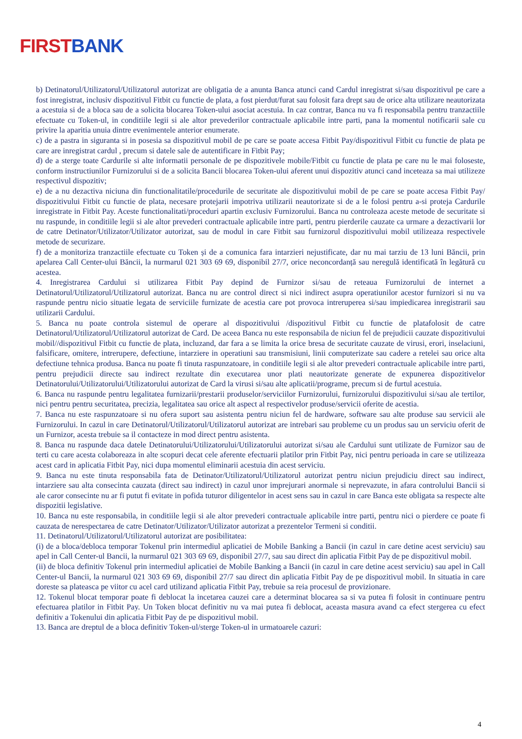FIRST BANK
b) Detinatorul/Utilizatorul/Utilizatorul autorizat are obligatia de a anunta Banca atunci cand Cardul inregistrat si/sau dispozitivul pe care a fost inregistrat, inclusiv dispozitivul Fitbit cu functie de plata, a fost pierdut/furat sau folosit fara drept sau de orice alta utilizare neautorizata a acestuia si de a bloca sau de a solicita blocarea Token-ului asociat acestuia. In caz contrar, Banca nu va fi responsabila pentru tranzactiile efectuate cu Token-ul, in conditiile legii si ale altor prevederilor contractuale aplicabile intre parti, pana la momentul notificarii sale cu privire la aparitia unuia dintre evenimentele anterior enumerate.
c) de a pastra in siguranta si in posesia sa dispozitivul mobil de pe care se poate accesa Fitbit Pay/dispozitivul Fitbit cu functie de plata pe care are inregistrat cardul , precum si datele sale de autentificare in Fitbit Pay;
d) de a sterge toate Cardurile si alte informatii personale de pe dispozitivele mobile/Fitbit cu functie de plata pe care nu le mai foloseste, conform instructiunilor Furnizorului si de a solicita Bancii blocarea Token-ului aferent unui dispozitiv atunci cand inceteaza sa mai utilizeze respectivul dispozitiv;
e) de a nu dezactiva niciuna din functionalitatile/procedurile de securitate ale dispozitivului mobil de pe care se poate accesa Fitbit Pay/ dispozitivului Fitbit cu functie de plata, necesare protejarii impotriva utilizarii neautorizate si de a le folosi pentru a-si proteja Cardurile inregistrate in Fitbit Pay. Aceste functionalitati/proceduri apartin exclusiv Furnizorului. Banca nu controleaza aceste metode de securitate si nu raspunde, in conditiile legii si ale altor prevederi contractuale aplicabile intre parti, pentru pierderile cauzate ca urmare a dezactivarii lor de catre Detinator/Utilizator/Utilizator autorizat, sau de modul in care Fitbit sau furnizorul dispozitivului mobil utilizeaza respectivele metode de securizare.
f) de a monitoriza tranzactiile efectuate cu Token și de a comunica fara intarzieri nejustificate, dar nu mai tarziu de 13 luni Băncii, prin apelarea Call Center-ului Băncii, la nurmarul 021 303 69 69, disponibil 27/7, orice neconcordanță sau neregulă identificată în legătură cu acestea.
4. Inregistrarea Cardului si utilizarea Fitbit Pay depind de Furnizor si/sau de reteaua Furnizorului de internet a Detinatorul/Utilizatorul/Utilizatorul autorizat. Banca nu are control direct si nici indirect asupra operatiunilor acestor furnizori si nu va raspunde pentru nicio situatie legata de serviciile furnizate de acestia care pot provoca intreruperea si/sau impiedicarea inregistrarii sau utilizarii Cardului.
5. Banca nu poate controla sistemul de operare al dispozitivului /dispozitivul Fitbit cu functie de platafolosit de catre Detinatorul/Utilizatorul/Utilizatorul autorizat de Card. De aceea Banca nu este responsabila de niciun fel de prejudicii cauzate dispozitivului mobil//dispozitivul Fitbit cu functie de plata, incluzand, dar fara a se limita la orice bresa de securitate cauzate de virusi, erori, inselaciuni, falsificare, omitere, intrerupere, defectiune, intarziere in operatiuni sau transmisiuni, linii computerizate sau cadere a retelei sau orice alta defectiune tehnica produsa. Banca nu poate fi tinuta raspunzatoare, in conditiile legii si ale altor prevederi contractuale aplicabile intre parti, pentru prejudicii directe sau indirect rezultate din executarea unor plati neautorizate generate de expunerea dispozitivelor Detinatorului/Utilizatorului/Utilizatorului autorizat de Card la virusi si/sau alte aplicatii/programe, precum si de furtul acestuia.
6. Banca nu raspunde pentru legalitatea furnizarii/prestarii produselor/serviciilor Furnizorului, furnizorului dispozitivului si/sau ale tertilor, nici pentru pentru securitatea, precizia, legalitatea sau orice alt aspect al respectivelor produse/servicii oferite de acestia.
7. Banca nu este raspunzatoare si nu ofera suport sau asistenta pentru niciun fel de hardware, software sau alte produse sau servicii ale Furnizorului. In cazul in care Detinatorul/Utilizatorul/Utilizatorul autorizat are intrebari sau probleme cu un produs sau un serviciu oferit de un Furnizor, acesta trebuie sa il contacteze in mod direct pentru asistenta.
8. Banca nu raspunde daca datele Detinatorului/Utilizatorului/Utilizatorului autorizat si/sau ale Cardului sunt utilizate de Furnizor sau de terti cu care acesta colaboreaza in alte scopuri decat cele aferente efectuarii platilor prin Fitbit Pay, nici pentru perioada in care se utilizeaza acest card in aplicatia Fitbit Pay, nici dupa momentul eliminarii acestuia din acest serviciu.
9. Banca nu este tinuta responsabila fata de Detinator/Utilizatorul/Utilizatorul autorizat pentru niciun prejudiciu direct sau indirect, intarziere sau alta consecinta cauzata (direct sau indirect) in cazul unor imprejurari anormale si neprevazute, in afara controlului Bancii si ale caror consecinte nu ar fi putut fi evitate in pofida tuturor diligentelor in acest sens sau in cazul in care Banca este obligata sa respecte alte dispozitii legislative.
10. Banca nu este responsabila, in conditiile legii si ale altor prevederi contractuale aplicabile intre parti, pentru nici o pierdere ce poate fi cauzata de nerespectarea de catre Detinator/Utilizator/Utilizator autorizat a prezentelor Termeni si conditii.
11. Detinatorul/Utilizatorul/Utilizatorul autorizat are posibilitatea:
(i) de a bloca/debloca temporar Tokenul prin intermediul aplicatiei de Mobile Banking a Bancii (in cazul in care detine acest serviciu) sau apel in Call Center-ul Bancii, la nurmarul 021 303 69 69, disponibil 27/7, sau sau direct din aplicatia Fitbit Pay de pe dispozitivul mobil.
(ii) de bloca definitiv Tokenul prin intermediul aplicatiei de Mobile Banking a Bancii (in cazul in care detine acest serviciu) sau apel in Call Center-ul Bancii, la nurmarul 021 303 69 69, disponibil 27/7 sau direct din aplicatia Fitbit Pay de pe dispozitivul mobil. In situatia in care doreste sa plateasca pe viitor cu acel card utilizand aplicatia Fitbit Pay, trebuie sa reia procesul de provizionare.
12. Tokenul blocat temporar poate fi deblocat la incetarea cauzei care a determinat blocarea sa si va putea fi folosit in continuare pentru efectuarea platilor in Fitbit Pay. Un Token blocat definitiv nu va mai putea fi deblocat, aceasta masura avand ca efect stergerea cu efect definitiv a Tokenului din aplicatia Fitbit Pay de pe dispozitivul mobil.
13. Banca are dreptul de a bloca definitiv Token-ul/sterge Token-ul in urmatoarele cazuri:
4